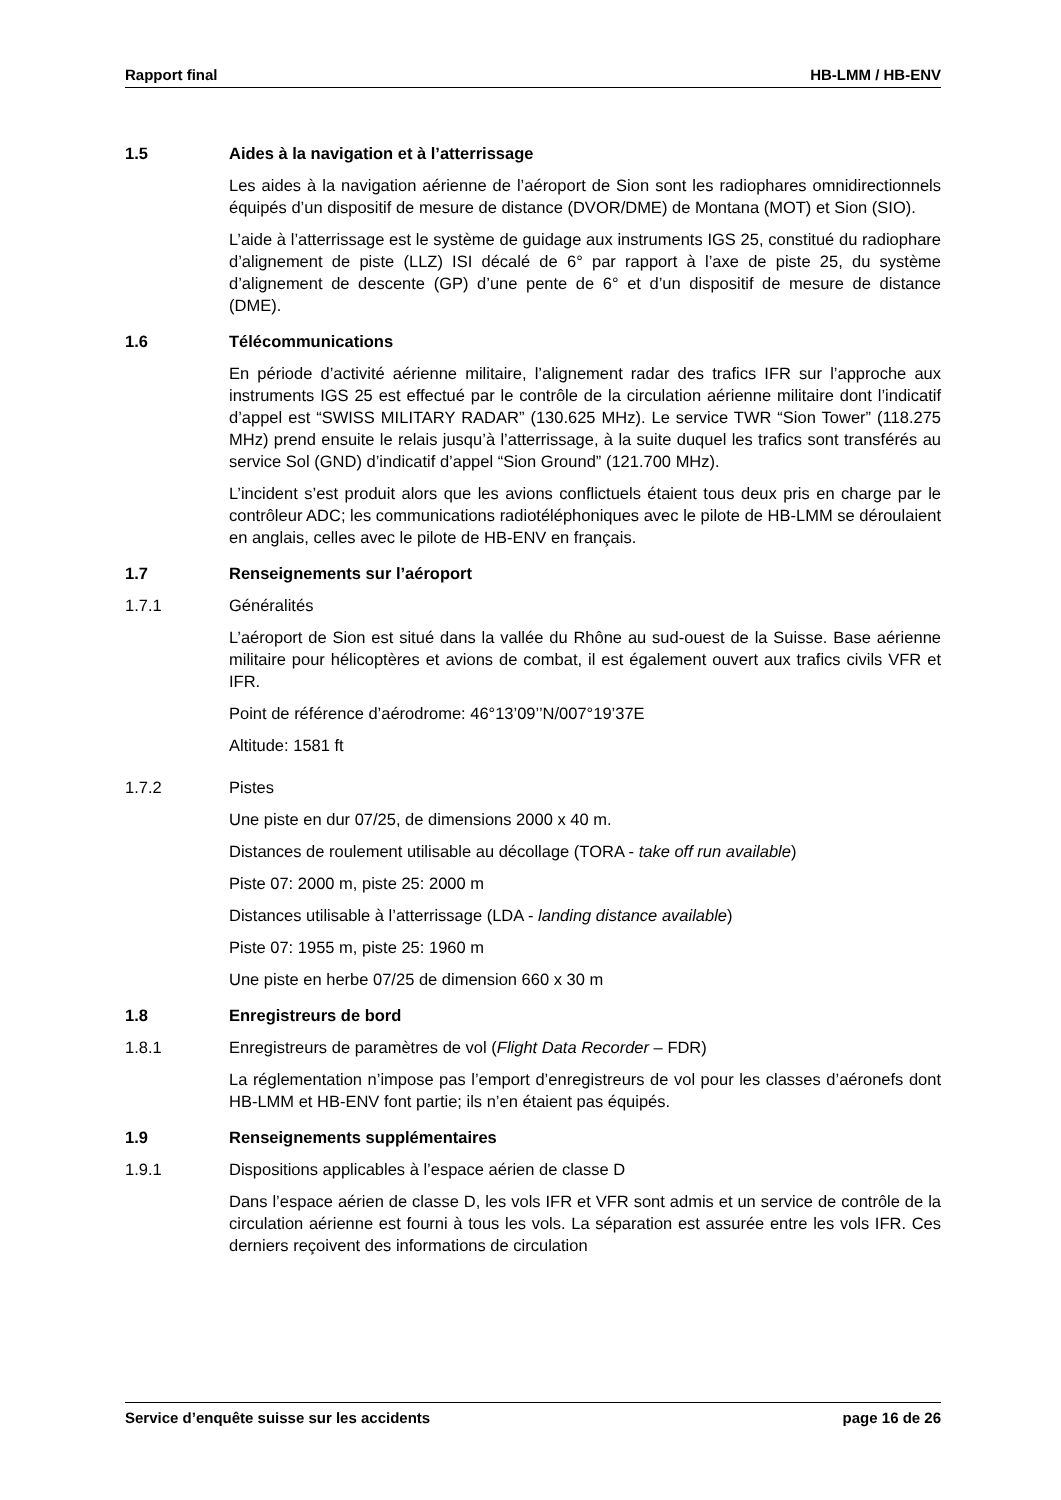Rapport final HB-LMM / HB-ENV
1.5 Aides à la navigation et à l’atterrissage
Les aides à la navigation aérienne de l’aéroport de Sion sont les radiophares omnidirectionnels équipés d’un dispositif de mesure de distance (DVOR/DME) de Montana (MOT) et Sion (SIO).
L’aide à l’atterrissage est le système de guidage aux instruments IGS 25, constitué du radiophare d’alignement de piste (LLZ) ISI décalé de 6° par rapport à l’axe de piste 25, du système d’alignement de descente (GP) d’une pente de 6° et d’un dispositif de mesure de distance (DME).
1.6 Télécommunications
En période d’activité aérienne militaire, l’alignement radar des trafics IFR sur l’approche aux instruments IGS 25 est effectué par le contrôle de la circulation aérienne militaire dont l’indicatif d’appel est “SWISS MILITARY RADAR” (130.625 MHz). Le service TWR “Sion Tower” (118.275 MHz) prend ensuite le relais jusqu’à l’atterrissage, à la suite duquel les trafics sont transférés au service Sol (GND) d’indicatif d’appel “Sion Ground” (121.700 MHz).
L’incident s’est produit alors que les avions conflictuels étaient tous deux pris en charge par le contrôleur ADC; les communications radiotéléphoniques avec le pilote de HB-LMM se déroulaient en anglais, celles avec le pilote de HB-ENV en français.
1.7 Renseignements sur l’aéroport
1.7.1 Généralités
L’aéroport de Sion est situé dans la vallée du Rhône au sud-ouest de la Suisse. Base aérienne militaire pour hélicoptères et avions de combat, il est également ouvert aux trafics civils VFR et IFR.
Point de référence d’aérodrome: 46°13’09’’N/007°19’37E
Altitude: 1581 ft
1.7.2 Pistes
Une piste en dur 07/25, de dimensions 2000 x 40 m.
Distances de roulement utilisable au décollage (TORA - take off run available)
Piste 07: 2000 m, piste 25: 2000 m
Distances utilisable à l’atterrissage (LDA - landing distance available)
Piste 07: 1955 m, piste 25: 1960 m
Une piste en herbe 07/25 de dimension 660 x 30 m
1.8 Enregistreurs de bord
1.8.1 Enregistreurs de paramètres de vol (Flight Data Recorder – FDR)
La réglementation n’impose pas l’emport d’enregistreurs de vol pour les classes d’aéronefs dont HB-LMM et HB-ENV font partie; ils n’en étaient pas équipés.
1.9 Renseignements supplémentaires
1.9.1 Dispositions applicables à l’espace aérien de classe D
Dans l’espace aérien de classe D, les vols IFR et VFR sont admis et un service de contrôle de la circulation aérienne est fourni à tous les vols. La séparation est assurée entre les vols IFR. Ces derniers reçoivent des informations de circulation
Service d’enquête suisse sur les accidents page 16 de 26